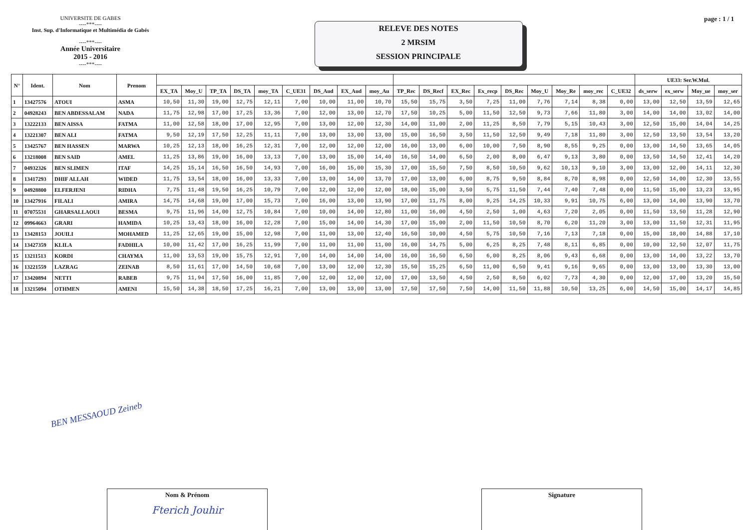UNIVERSITE DE GABES
----***----
Inst. Sup. d'Informatique et Multimédia de Gabés
----***----
Année Universitaire
2015 - 2016
----***----
RELEVE DES NOTES
2 MRSIM
SESSION PRINCIPALE
page : 1 / 1
| N° | Ident. | Nom | Prenom | | | | | | | | | | | | | | | | | | | UE33: Ser.W.Mul. | | | |
| --- | --- | --- | --- | --- | --- | --- | --- | --- | --- | --- | --- | --- | --- | --- | --- | --- | --- | --- | --- | --- | --- | --- | --- | --- | --- |
| | | | | EX_TA | Moy_U | TP_TA | DS_TA | moy_TA | C_UE31 | DS_Aud | EX_Aud | moy_Au | TP_Rec | DS_Recf | EX_Rec | Ex_recp | DS_Rec | Moy_U | Moy_Re | moy_rec | C_UE32 | ds_serw | ex_serw | Moy_ue | moy_ser |
| 1 | 13427576 | ATOUI | ASMA | 10,50 | 11,30 | 19,00 | 12,75 | 12,11 | 7,00 | 10,00 | 11,00 | 10,70 | 15,50 | 15,75 | 3,50 | 7,25 | 11,00 | 7,76 | 7,14 | 8,38 | 0,00 | 13,00 | 12,50 | 13,59 | 12,65 |
| 2 | 04928243 | BEN ABDESSALAM | NADA | 11,75 | 12,98 | 17,00 | 17,25 | 13,36 | 7,00 | 12,00 | 13,00 | 12,70 | 17,50 | 10,25 | 5,00 | 11,50 | 12,50 | 9,73 | 7,66 | 11,80 | 3,00 | 14,00 | 14,00 | 13,02 | 14,00 |
| 3 | 13222133 | BEN AISSA | FATMA | 11,00 | 12,58 | 18,00 | 17,00 | 12,95 | 7,00 | 13,00 | 12,00 | 12,30 | 14,00 | 11,00 | 2,00 | 11,25 | 8,50 | 7,79 | 5,15 | 10,43 | 3,00 | 12,50 | 15,00 | 14,04 | 14,25 |
| 4 | 13221307 | BEN ALI | FATMA | 9,50 | 12,19 | 17,50 | 12,25 | 11,11 | 7,00 | 13,00 | 13,00 | 13,00 | 15,00 | 16,50 | 3,50 | 11,50 | 12,50 | 9,49 | 7,18 | 11,80 | 3,00 | 12,50 | 13,50 | 13,54 | 13,20 |
| 5 | 13425767 | BEN HASSEN | MARWA | 10,25 | 12,13 | 18,00 | 16,25 | 12,31 | 7,00 | 12,00 | 12,00 | 12,00 | 16,00 | 13,00 | 6,00 | 10,00 | 7,50 | 8,90 | 8,55 | 9,25 | 0,00 | 13,00 | 14,50 | 13,65 | 14,05 |
| 6 | 13218008 | BEN SAID | AMEL | 11,25 | 13,86 | 19,00 | 16,00 | 13,13 | 7,00 | 13,00 | 15,00 | 14,40 | 16,50 | 14,00 | 6,50 | 2,00 | 8,00 | 6,47 | 9,13 | 3,80 | 0,00 | 13,50 | 14,50 | 12,41 | 14,20 |
| 7 | 04932326 | BEN SLIMEN | ITAF | 14,25 | 15,14 | 16,50 | 16,50 | 14,93 | 7,00 | 16,00 | 15,00 | 15,30 | 17,00 | 15,50 | 7,50 | 8,50 | 10,50 | 9,62 | 10,13 | 9,10 | 3,00 | 13,00 | 12,00 | 14,11 | 12,30 |
| 8 | 13417293 | DHIF ALLAH | WIDED | 11,75 | 13,54 | 18,00 | 16,00 | 13,33 | 7,00 | 13,00 | 14,00 | 13,70 | 17,00 | 13,00 | 6,00 | 8,75 | 9,50 | 8,84 | 8,70 | 8,98 | 0,00 | 12,50 | 14,00 | 12,30 | 13,55 |
| 9 | 04928800 | ELFERJENI | RIDHA | 7,75 | 11,48 | 19,50 | 16,25 | 10,79 | 7,00 | 12,00 | 12,00 | 12,00 | 18,00 | 15,00 | 3,50 | 5,75 | 11,50 | 7,44 | 7,40 | 7,48 | 0,00 | 11,50 | 15,00 | 13,23 | 13,95 |
| 10 | 13427916 | FILALI | AMIRA | 14,75 | 14,68 | 19,00 | 17,00 | 15,73 | 7,00 | 16,00 | 13,00 | 13,90 | 17,00 | 11,75 | 8,00 | 9,25 | 14,25 | 10,33 | 9,91 | 10,75 | 6,00 | 13,00 | 14,00 | 13,90 | 13,70 |
| 11 | 07075531 | GHARSALLAOUI | BESMA | 9,75 | 11,96 | 14,00 | 12,75 | 10,84 | 7,00 | 10,00 | 14,00 | 12,80 | 11,00 | 16,00 | 4,50 | 2,50 | 1,00 | 4,63 | 7,20 | 2,05 | 0,00 | 11,50 | 13,50 | 11,28 | 12,90 |
| 12 | 09964663 | GRARI | HAMIDA | 10,25 | 13,43 | 18,00 | 16,00 | 12,28 | 7,00 | 15,00 | 14,00 | 14,30 | 17,00 | 15,00 | 2,00 | 11,50 | 10,50 | 8,70 | 6,20 | 11,20 | 3,00 | 13,00 | 11,50 | 12,31 | 11,95 |
| 13 | 13428153 | JOUILI | MOHAMED | 11,25 | 12,65 | 19,00 | 15,00 | 12,98 | 7,00 | 11,00 | 13,00 | 12,40 | 16,50 | 10,00 | 4,50 | 5,75 | 10,50 | 7,16 | 7,13 | 7,18 | 0,00 | 15,00 | 18,00 | 14,88 | 17,10 |
| 14 | 13427359 | KLILA | FADHILA | 10,00 | 11,42 | 17,00 | 16,25 | 11,99 | 7,00 | 11,00 | 11,00 | 11,00 | 16,00 | 14,75 | 5,00 | 6,25 | 8,25 | 7,48 | 8,11 | 6,85 | 0,00 | 10,00 | 12,50 | 12,07 | 11,75 |
| 15 | 13211513 | KORDI | CHAYMA | 11,00 | 13,53 | 19,00 | 15,75 | 12,91 | 7,00 | 14,00 | 14,00 | 14,00 | 16,00 | 16,50 | 6,50 | 6,00 | 8,25 | 8,06 | 9,43 | 6,68 | 0,00 | 13,00 | 14,00 | 13,22 | 13,70 |
| 16 | 13221559 | LAZRAG | ZEINAB | 8,50 | 11,61 | 17,00 | 14,50 | 10,68 | 7,00 | 13,00 | 12,00 | 12,30 | 15,50 | 15,25 | 6,50 | 11,00 | 6,50 | 9,41 | 9,16 | 9,65 | 0,00 | 13,00 | 13,00 | 13,30 | 13,00 |
| 17 | 13420894 | NETTI | RABEB | 9,75 | 11,94 | 17,50 | 16,00 | 11,85 | 7,00 | 12,00 | 12,00 | 12,00 | 17,00 | 13,50 | 4,50 | 2,50 | 8,50 | 6,02 | 7,73 | 4,30 | 0,00 | 12,00 | 17,00 | 13,20 | 15,50 |
| 18 | 13215094 | OTHMEN | AMENI | 15,50 | 14,38 | 18,50 | 17,25 | 16,21 | 7,00 | 13,00 | 13,00 | 13,00 | 17,50 | 17,50 | 7,50 | 14,00 | 11,50 | 11,88 | 10,50 | 13,25 | 6,00 | 14,50 | 15,00 | 14,17 | 14,85 |
BEN MESSAOUD Zeineb
Nom & Prénom
Fterich Jouhir
Signature